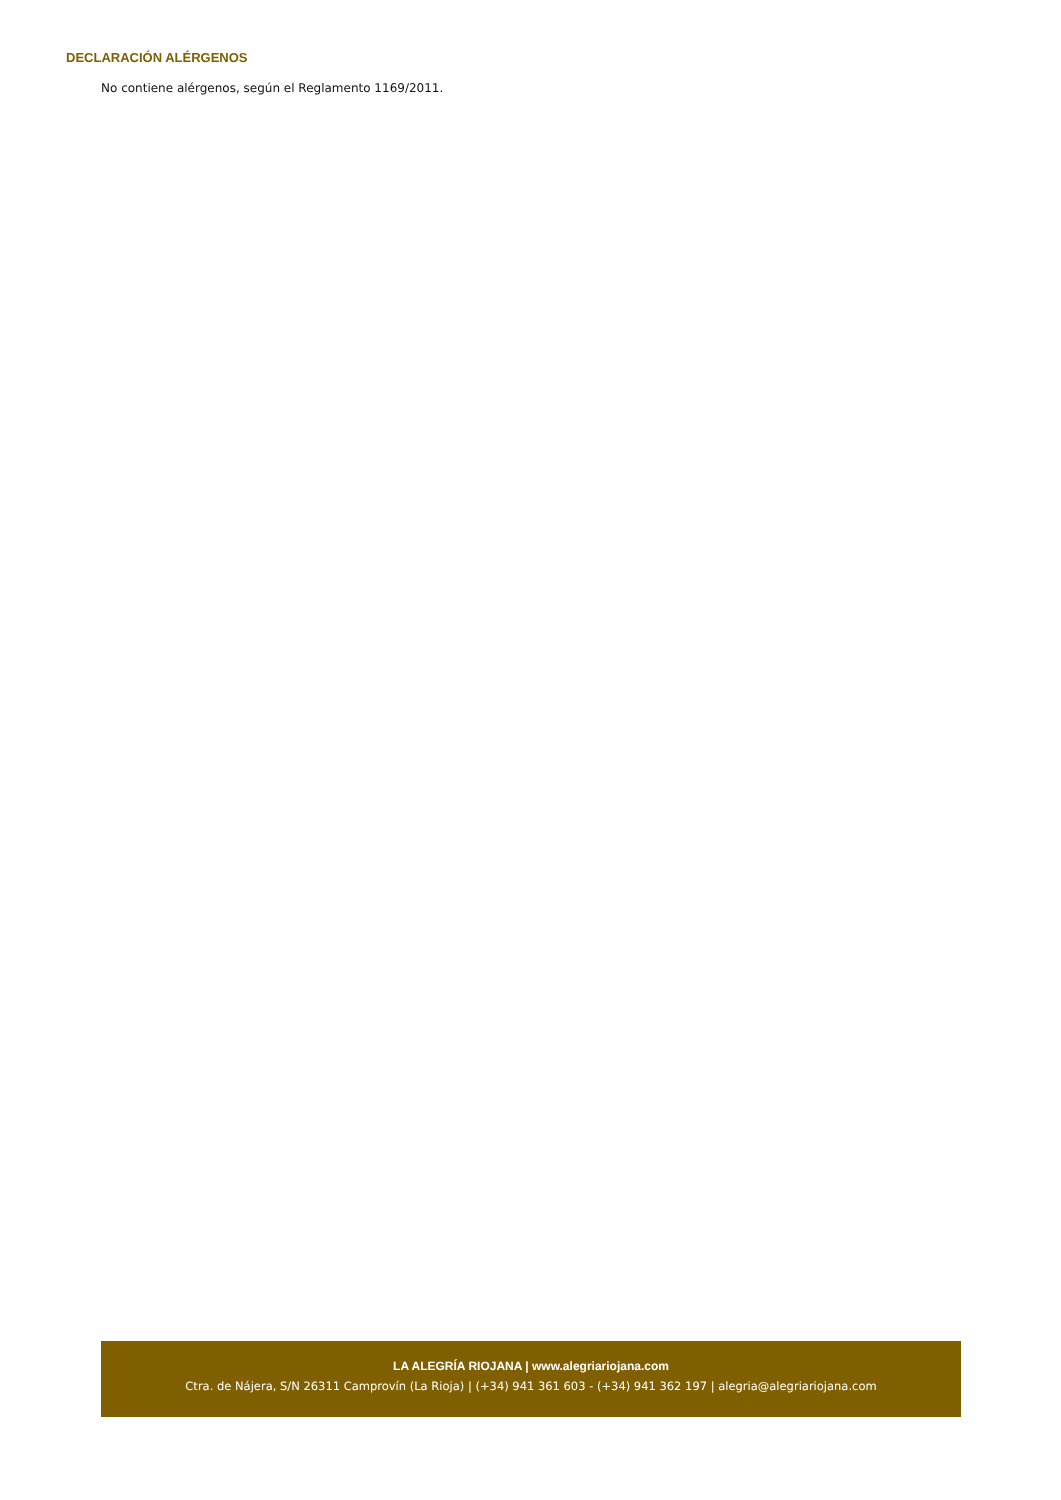DECLARACIÓN ALÉRGENOS
No contiene alérgenos, según el Reglamento 1169/2011.
LA ALEGRÍA RIOJANA | www.alegriariojana.com
Ctra. de Nájera, S/N 26311 Camprovín (La Rioja) | (+34) 941 361 603 - (+34) 941 362 197 | alegria@alegriariojana.com